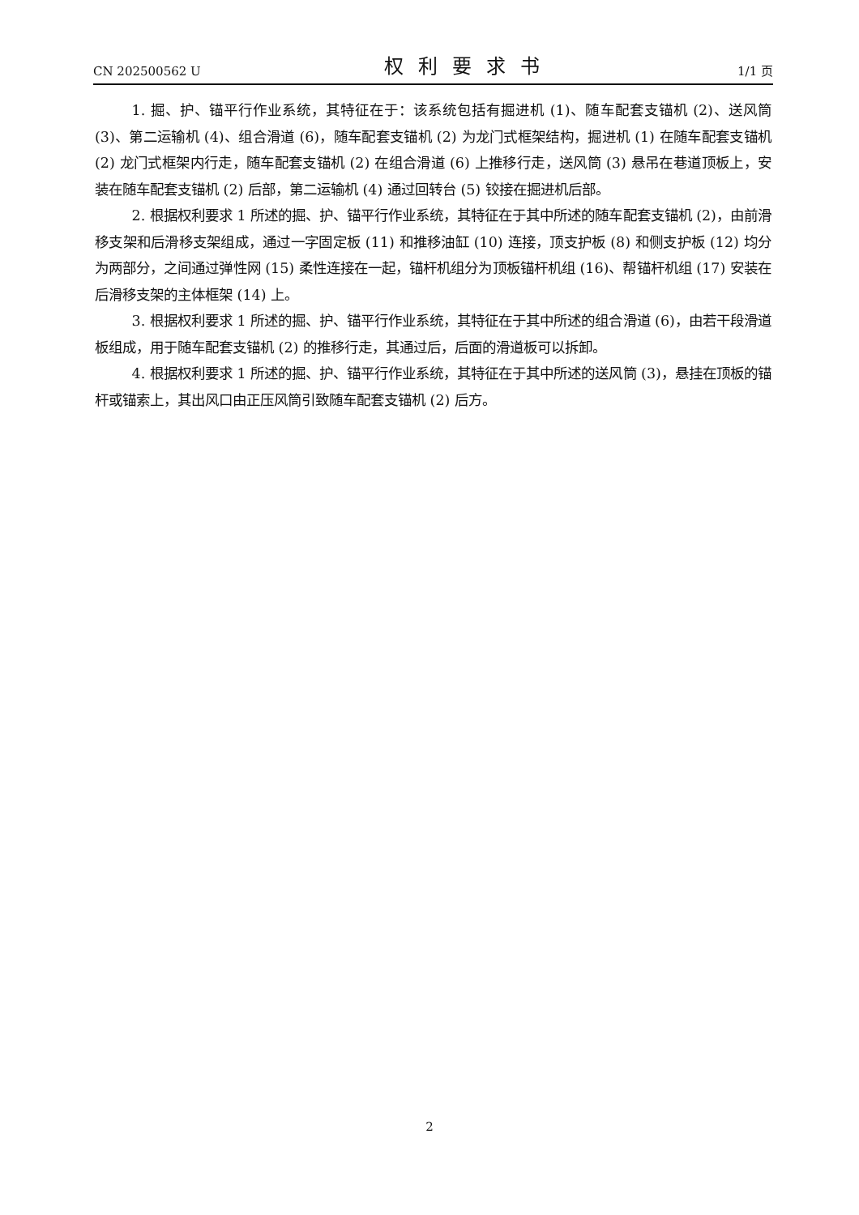CN 202500562 U 权利要求书 1/1 页
1. 掘、护、锚平行作业系统，其特征在于：该系统包括有掘进机 (1)、随车配套支锚机 (2)、送风筒 (3)、第二运输机 (4)、组合滑道 (6)，随车配套支锚机 (2) 为龙门式框架结构，掘进机 (1) 在随车配套支锚机 (2) 龙门式框架内行走，随车配套支锚机 (2) 在组合滑道 (6) 上推移行走，送风筒 (3) 悬吊在巷道顶板上，安装在随车配套支锚机 (2) 后部，第二运输机 (4) 通过回转台 (5) 铰接在掘进机后部。
2. 根据权利要求 1 所述的掘、护、锚平行作业系统，其特征在于其中所述的随车配套支锚机 (2)，由前滑移支架和后滑移支架组成，通过一字固定板 (11) 和推移油缸 (10) 连接，顶支护板 (8) 和侧支护板 (12) 均分为两部分，之间通过弹性网 (15) 柔性连接在一起，锚杆机组分为顶板锚杆机组 (16)、帮锚杆机组 (17) 安装在后滑移支架的主体框架 (14) 上。
3. 根据权利要求 1 所述的掘、护、锚平行作业系统，其特征在于其中所述的组合滑道 (6)，由若干段滑道板组成，用于随车配套支锚机 (2) 的推移行走，其通过后，后面的滑道板可以拆卸。
4. 根据权利要求 1 所述的掘、护、锚平行作业系统，其特征在于其中所述的送风筒 (3)，悬挂在顶板的锚杆或锚索上，其出风口由正压风筒引致随车配套支锚机 (2) 后方。
2